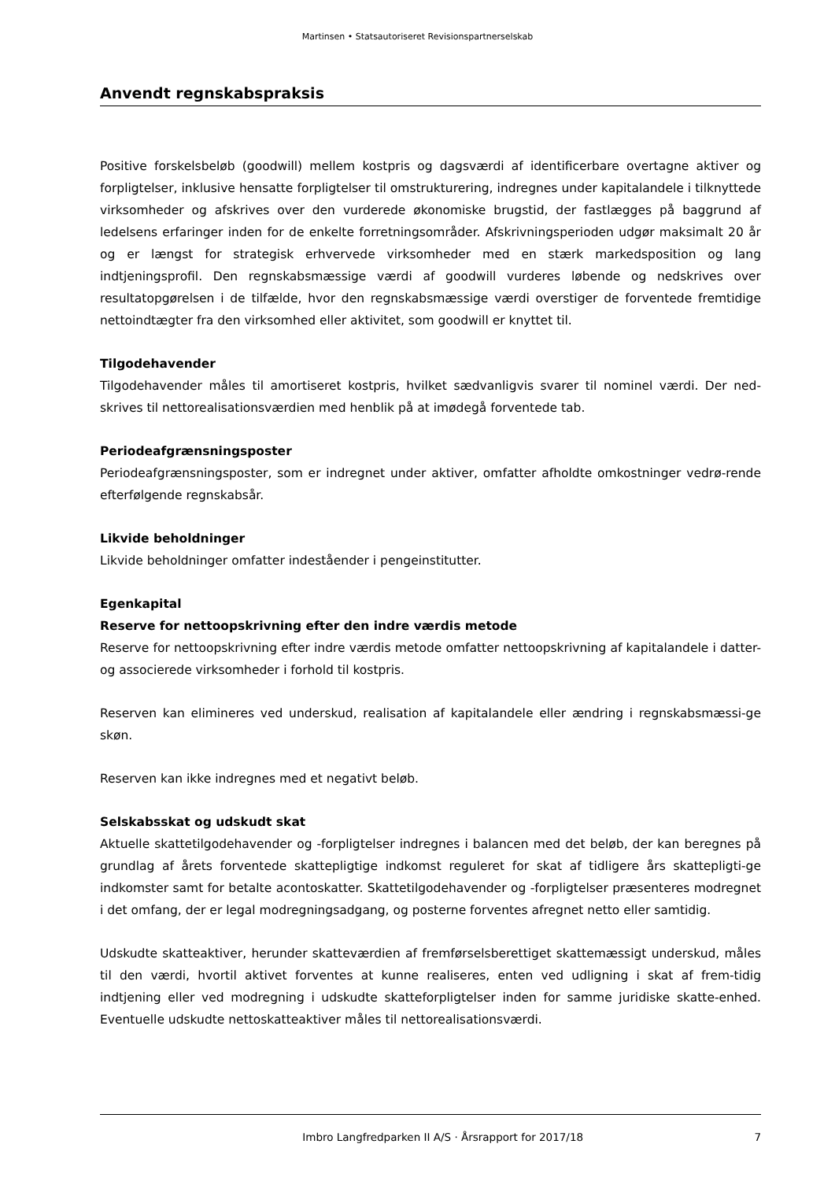Martinsen • Statsautoriseret Revisionspartnerselskab
Anvendt regnskabspraksis
Positive forskelsbeløb (goodwill) mellem kostpris og dagsværdi af identificerbare overtagne aktiver og forpligtelser, inklusive hensatte forpligtelser til omstrukturering, indregnes under kapitalandele i tilknyttede virksomheder og afskrives over den vurderede økonomiske brugstid, der fastlægges på baggrund af ledelsens erfaringer inden for de enkelte forretningsområder. Afskrivningsperioden udgør maksimalt 20 år og er længst for strategisk erhvervede virksomheder med en stærk markedsposition og lang indtjeningsprofil. Den regnskabsmæssige værdi af goodwill vurderes løbende og nedskrives over resultatopgørelsen i de tilfælde, hvor den regnskabsmæssige værdi overstiger de forventede fremtidige nettoindtægter fra den virksomhed eller aktivitet, som goodwill er knyttet til.
Tilgodehavender
Tilgodehavender måles til amortiseret kostpris, hvilket sædvanligvis svarer til nominel værdi. Der ned-skrives til nettorealisationsværdien med henblik på at imødegå forventede tab.
Periodeafgrænsningsposter
Periodeafgrænsningsposter, som er indregnet under aktiver, omfatter afholdte omkostninger vedrø-rende efterfølgende regnskabsår.
Likvide beholdninger
Likvide beholdninger omfatter indeståender i pengeinstitutter.
Egenkapital
Reserve for nettoopskrivning efter den indre værdis metode
Reserve for nettoopskrivning efter indre værdis metode omfatter nettoopskrivning af kapitalandele i datter- og associerede virksomheder i forhold til kostpris.
Reserven kan elimineres ved underskud, realisation af kapitalandele eller ændring i regnskabsmæssi-ge skøn.
Reserven kan ikke indregnes med et negativt beløb.
Selskabsskat og udskudt skat
Aktuelle skattetilgodehavender og -forpligtelser indregnes i balancen med det beløb, der kan beregnes på grundlag af årets forventede skattepligtige indkomst reguleret for skat af tidligere års skattepligti-ge indkomster samt for betalte acontoskatter. Skattetilgodehavender og -forpligtelser præsenteres modregnet i det omfang, der er legal modregningsadgang, og posterne forventes afregnet netto eller samtidig.
Udskudte skatteaktiver, herunder skatteværdien af fremførselsberettiget skattemæssigt underskud, måles til den værdi, hvortil aktivet forventes at kunne realiseres, enten ved udligning i skat af frem-tidig indtjening eller ved modregning i udskudte skatteforpligtelser inden for samme juridiske skatte-enhed. Eventuelle udskudte nettoskatteaktiver måles til nettorealisationsværdi.
Imbro Langfredparken II A/S · Årsrapport for 2017/18 7